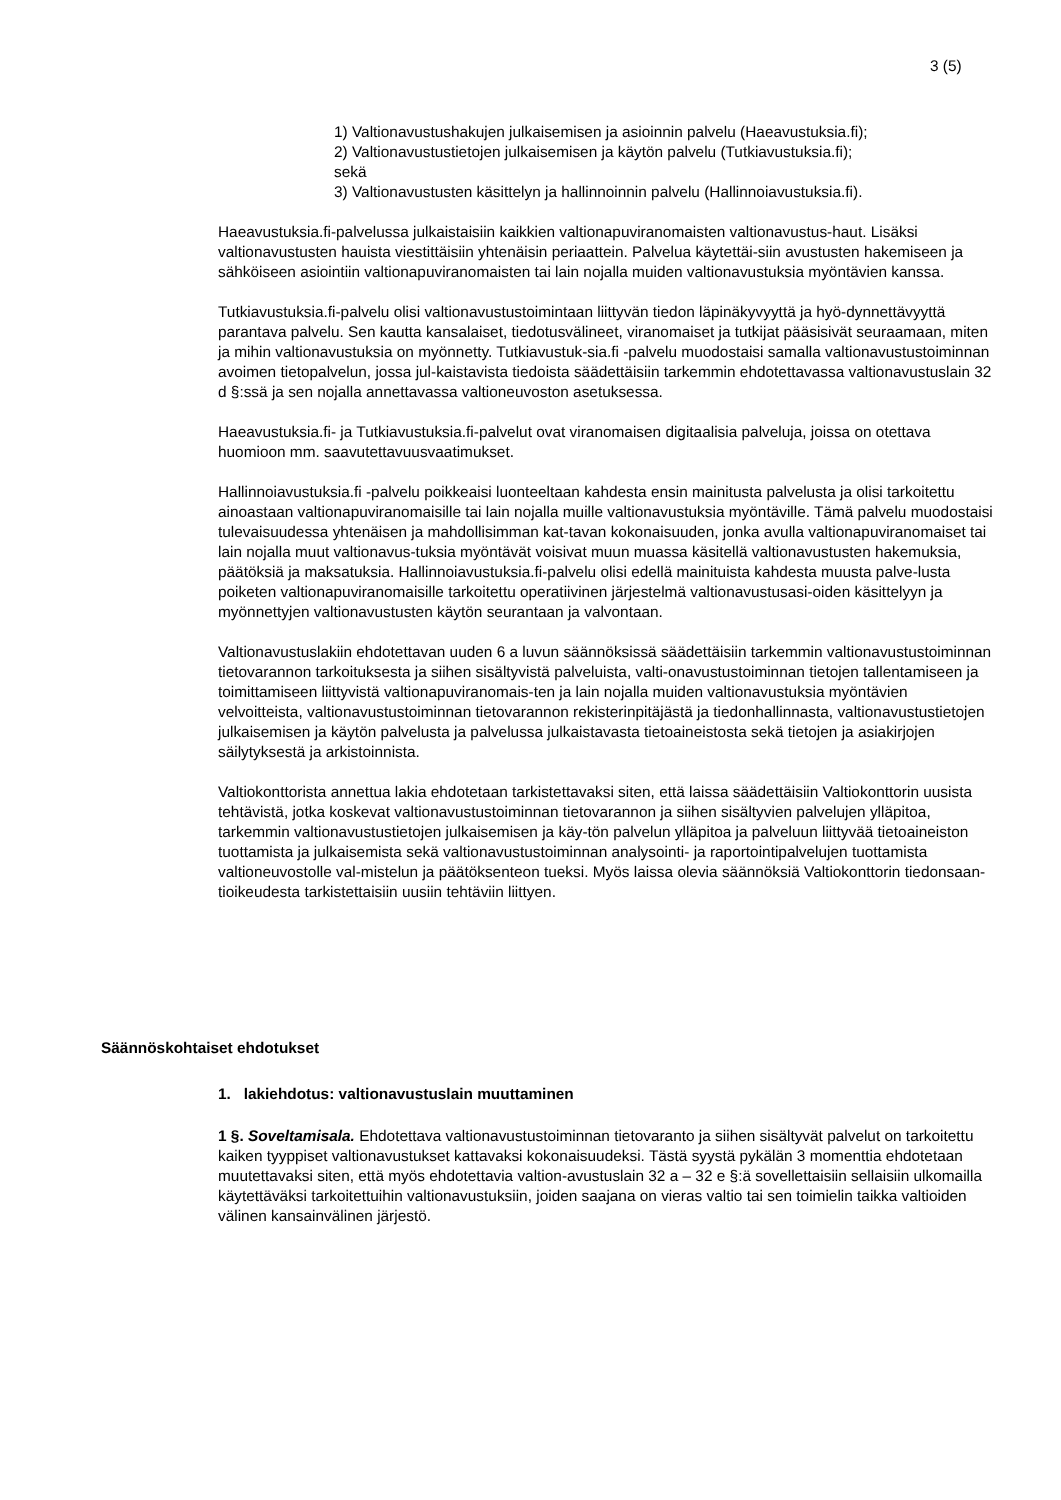3 (5)
1) Valtionavustushakujen julkaisemisen ja asioinnin palvelu (Haeavustuksia.fi);
2) Valtionavustustietojen julkaisemisen ja käytön palvelu (Tutkiavustuksia.fi);
sekä
3) Valtionavustusten käsittelyn ja hallinnoinnin palvelu (Hallinnoiavustuksia.fi).
Haeavustuksia.fi-palvelussa julkaistaisiin kaikkien valtionapuviranomaisten valtionavustus-haut. Lisäksi valtionavustusten hauista viestittäisiin yhtenäisin periaattein. Palvelua käytettäi-siin avustusten hakemiseen ja sähköiseen asiointiin valtionapuviranomaisten tai lain nojalla muiden valtionavustuksia myöntävien kanssa.
Tutkiavustuksia.fi-palvelu olisi valtionavustustoimintaan liittyvän tiedon läpinäkyvyyttä ja hyö-dynnettävyyttä parantava palvelu. Sen kautta kansalaiset, tiedotusvälineet, viranomaiset ja tutkijat pääsisivät seuraamaan, miten ja mihin valtionavustuksia on myönnetty. Tutkiavustuk-sia.fi -palvelu muodostaisi samalla valtionavustustoiminnan avoimen tietopalvelun, jossa jul-kaistavista tiedoista säädettäisiin tarkemmin ehdotettavassa valtionavustuslain 32 d §:ssä ja sen nojalla annettavassa valtioneuvoston asetuksessa.
Haeavustuksia.fi- ja Tutkiavustuksia.fi-palvelut ovat viranomaisen digitaalisia palveluja, joissa on otettava huomioon mm. saavutettavuusvaatimukset.
Hallinnoiavustuksia.fi -palvelu poikkeaisi luonteeltaan kahdesta ensin mainitusta palvelusta ja olisi tarkoitettu ainoastaan valtionapuviranomaisille tai lain nojalla muille valtionavustuksia myöntäville. Tämä palvelu muodostaisi tulevaisuudessa yhtenäisen ja mahdollisimman kat-tavan kokonaisuuden, jonka avulla valtionapuviranomaiset tai lain nojalla muut valtionavus-tuksia myöntävät voisivat muun muassa käsitellä valtionavustusten hakemuksia, päätöksiä ja maksatuksia. Hallinnoiavustuksia.fi-palvelu olisi edellä mainituista kahdesta muusta palve-lusta poiketen valtionapuviranomaisille tarkoitettu operatiivinen järjestelmä valtionavustusasi-oiden käsittelyyn ja myönnettyjen valtionavustusten käytön seurantaan ja valvontaan.
Valtionavustuslakiin ehdotettavan uuden 6 a luvun säännöksissä säädettäisiin tarkemmin valtionavustustoiminnan tietovarannon tarkoituksesta ja siihen sisältyvistä palveluista, valti-onavustustoiminnan tietojen tallentamiseen ja toimittamiseen liittyvistä valtionapuviranomais-ten ja lain nojalla muiden valtionavustuksia myöntävien velvoitteista, valtionavustustoiminnan tietovarannon rekisterinpitäjästä ja tiedonhallinnasta, valtionavustustietojen julkaisemisen ja käytön palvelusta ja palvelussa julkaistavasta tietoaineistosta sekä tietojen ja asiakirjojen säilytyksestä ja arkistoinnista.
Valtiokonttorista annettua lakia ehdotetaan tarkistettavaksi siten, että laissa säädettäisiin Valtiokonttorin uusista tehtävistä, jotka koskevat valtionavustustoiminnan tietovarannon ja siihen sisältyvien palvelujen ylläpitoa, tarkemmin valtionavustustietojen julkaisemisen ja käy-tön palvelun ylläpitoa ja palveluun liittyvää tietoaineiston tuottamista ja julkaisemista sekä valtionavustustoiminnan analysointi- ja raportointipalvelujen tuottamista valtioneuvostolle val-mistelun ja päätöksenteon tueksi. Myös laissa olevia säännöksiä Valtiokonttorin tiedonsaan-tioikeudesta tarkistettaisiin uusiin tehtäviin liittyen.
Säännöskohtaiset ehdotukset
1. lakiehdotus: valtionavustuslain muuttaminen
1 §. Soveltamisala. Ehdotettava valtionavustustoiminnan tietovaranto ja siihen sisältyvät palvelut on tarkoitettu kaiken tyyppiset valtionavustukset kattavaksi kokonaisuudeksi. Tästä syystä pykälän 3 momenttia ehdotetaan muutettavaksi siten, että myös ehdotettavia valtion-avustuslain 32 a – 32 e §:ä sovellettaisiin sellaisiin ulkomailla käytettäväksi tarkoitettuihin valtionavustuksiin, joiden saajana on vieras valtio tai sen toimielin taikka valtioiden välinen kansainvälinen järjestö.